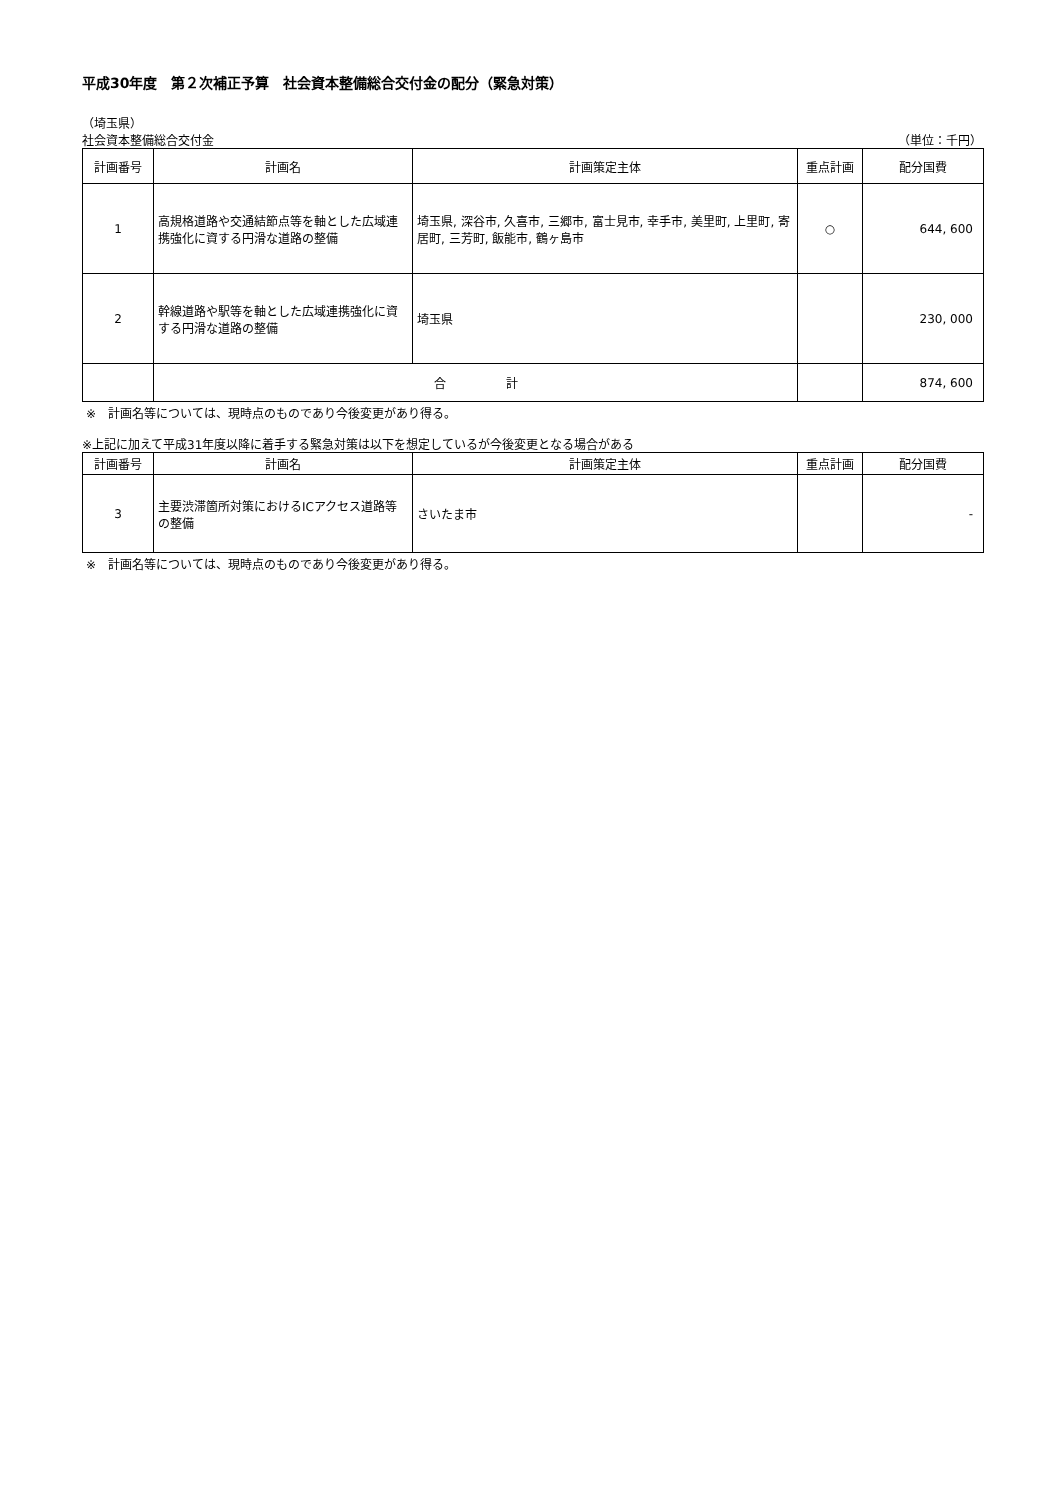平成30年度　第２次補正予算　社会資本整備総合交付金の配分（緊急対策）
（埼玉県）
社会資本整備総合交付金 （単位：千円）
| 計画番号 | 計画名 | 計画策定主体 | 重点計画 | 配分国費 |
| --- | --- | --- | --- | --- |
| 1 | 高規格道路や交通結節点等を軸とした広域連携強化に資する円滑な道路の整備 | 埼玉県, 深谷市, 久喜市, 三郷市, 富士見市, 幸手市, 美里町, 上里町, 寄居町, 三芳町, 飯能市, 鶴ヶ島市 | ○ | 644, 600 |
| 2 | 幹線道路や駅等を軸とした広域連携強化に資する円滑な道路の整備 | 埼玉県 | | 230, 000 |
| | 合 計 | | | 874, 600 |
※　計画名等については、現時点のものであり今後変更があり得る。
※上記に加えて平成31年度以降に着手する緊急対策は以下を想定しているが今後変更となる場合がある
| 計画番号 | 計画名 | 計画策定主体 | 重点計画 | 配分国費 |
| --- | --- | --- | --- | --- |
| 3 | 主要渋滞箇所対策におけるICアクセス道路等の整備 | さいたま市 | | - |
※　計画名等については、現時点のものであり今後変更があり得る。